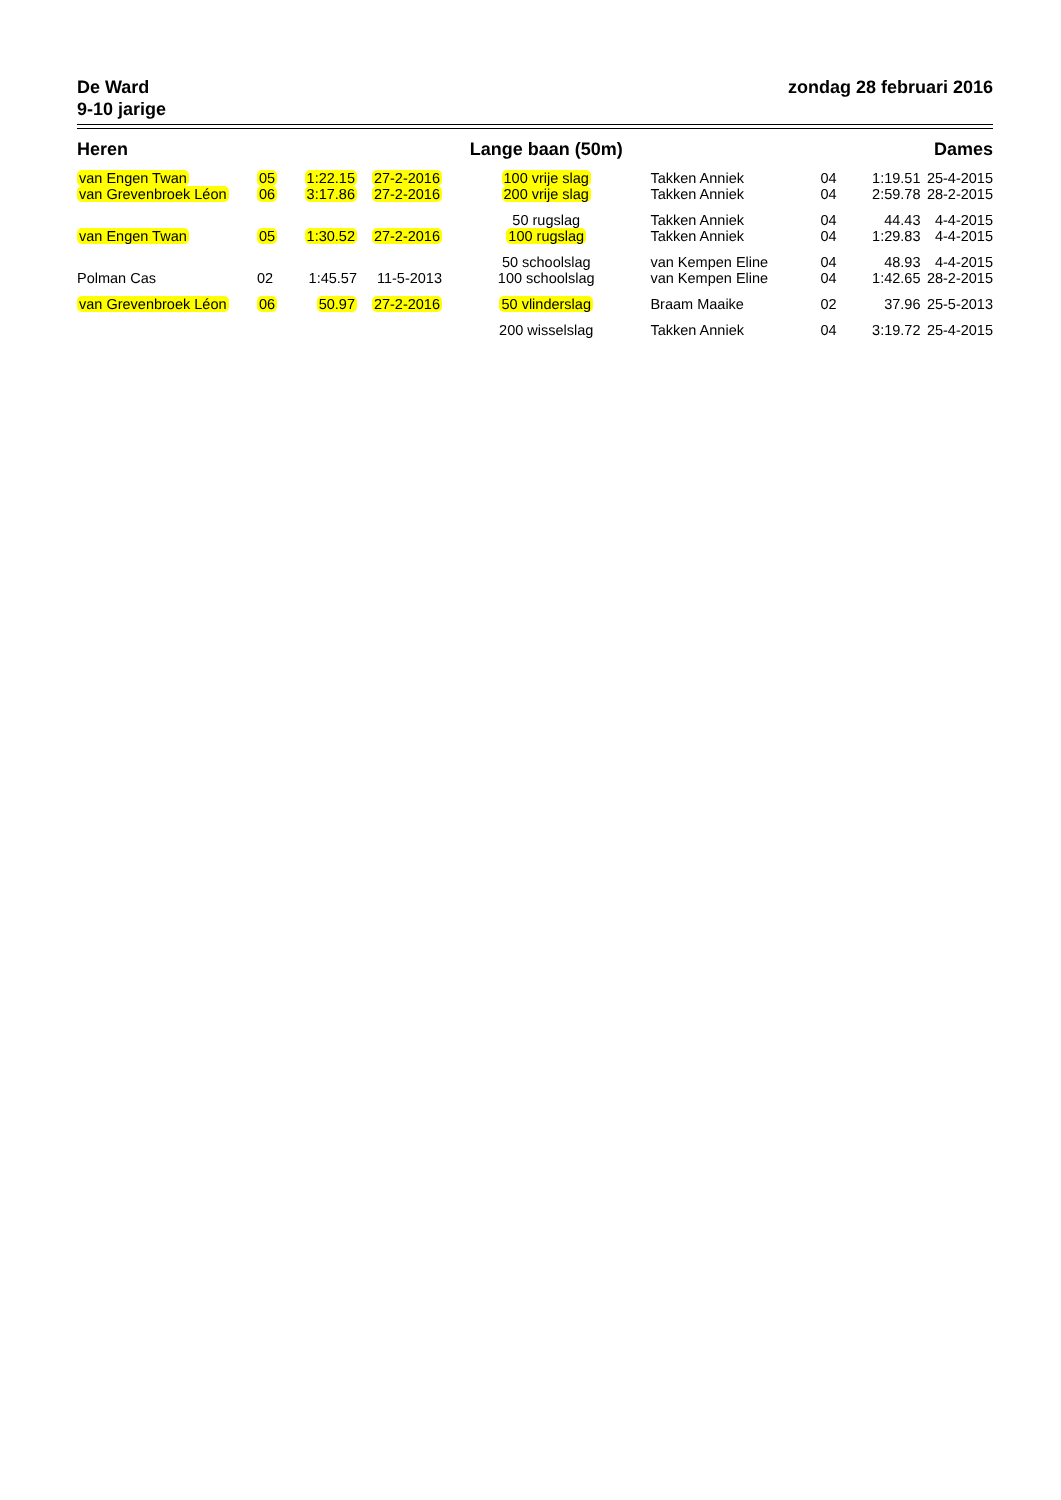De Ward
9-10 jarige
zondag 28 februari 2016
| Heren | | | | Lange baan (50m) | | | Dames | |
| --- | --- | --- | --- | --- | --- | --- | --- | --- |
| van Engen Twan | 05 | 1:22.15 | 27-2-2016 | 100 vrije slag | Takken Anniek | 04 | 1:19.51 | 25-4-2015 |
| van Grevenbroek Léon | 06 | 3:17.86 | 27-2-2016 | 200 vrije slag | Takken Anniek | 04 | 2:59.78 | 28-2-2015 |
| | | | | 50 rugslag | Takken Anniek | 04 | 44.43 | 4-4-2015 |
| van Engen Twan | 05 | 1:30.52 | 27-2-2016 | 100 rugslag | Takken Anniek | 04 | 1:29.83 | 4-4-2015 |
| | | | | 50 schoolslag | van Kempen Eline | 04 | 48.93 | 4-4-2015 |
| Polman Cas | 02 | 1:45.57 | 11-5-2013 | 100 schoolslag | van Kempen Eline | 04 | 1:42.65 | 28-2-2015 |
| van Grevenbroek Léon | 06 | 50.97 | 27-2-2016 | 50 vlinderslag | Braam Maaike | 02 | 37.96 | 25-5-2013 |
| | | | | 200 wisselslag | Takken Anniek | 04 | 3:19.72 | 25-4-2015 |